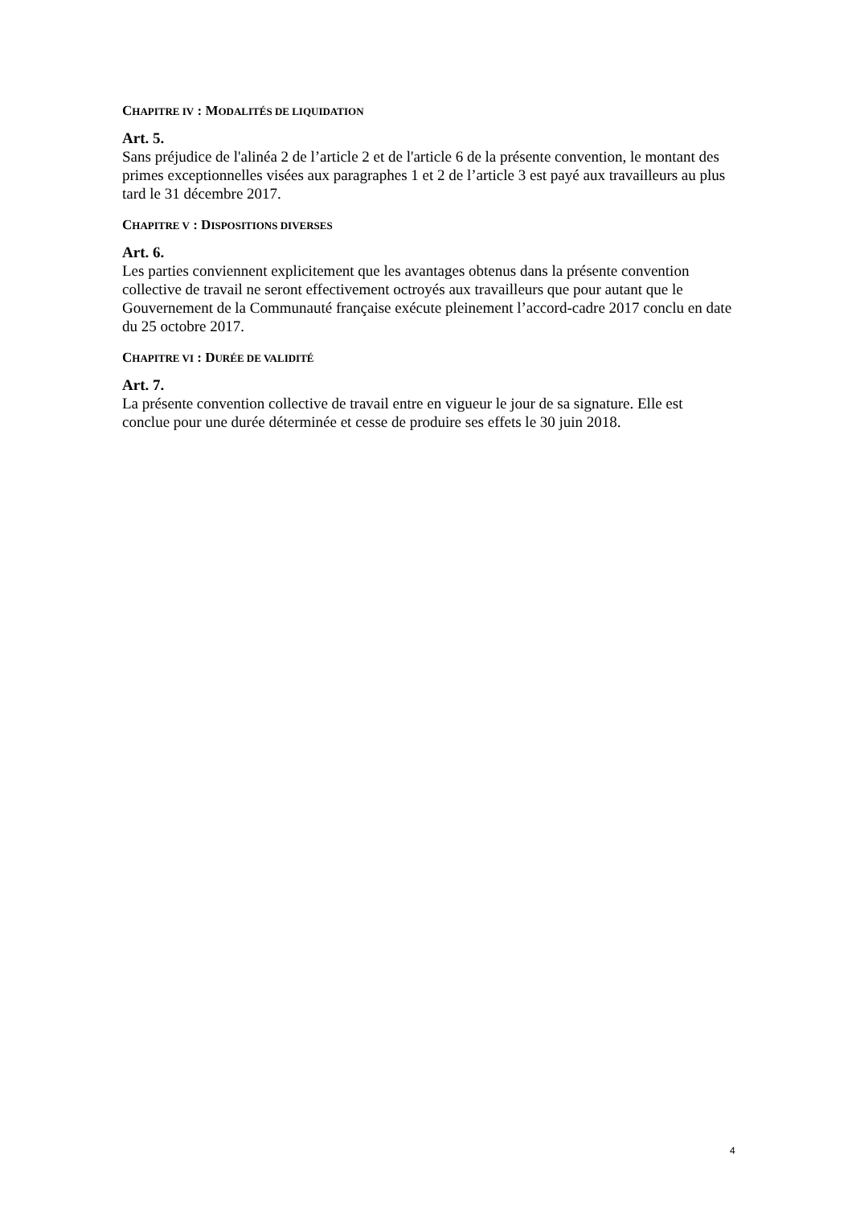CHAPITRE IV : MODALITÉS DE LIQUIDATION
Art. 5.
Sans préjudice de l'alinéa 2 de l’article 2 et de l'article 6 de la présente convention, le montant des primes exceptionnelles visées aux paragraphes 1 et 2 de l’article 3 est payé aux travailleurs au plus tard le 31 décembre 2017.
CHAPITRE V : DISPOSITIONS DIVERSES
Art. 6.
Les parties conviennent explicitement que les avantages obtenus dans la présente convention collective de travail ne seront effectivement octroyés aux travailleurs que pour autant que le Gouvernement de la Communauté française exécute pleinement l’accord-cadre 2017 conclu en date du 25 octobre 2017.
CHAPITRE VI : DURÉE DE VALIDITÉ
Art. 7.
La présente convention collective de travail entre en vigueur le jour de sa signature. Elle est conclue pour une durée déterminée et cesse de produire ses effets le 30 juin 2018.
4